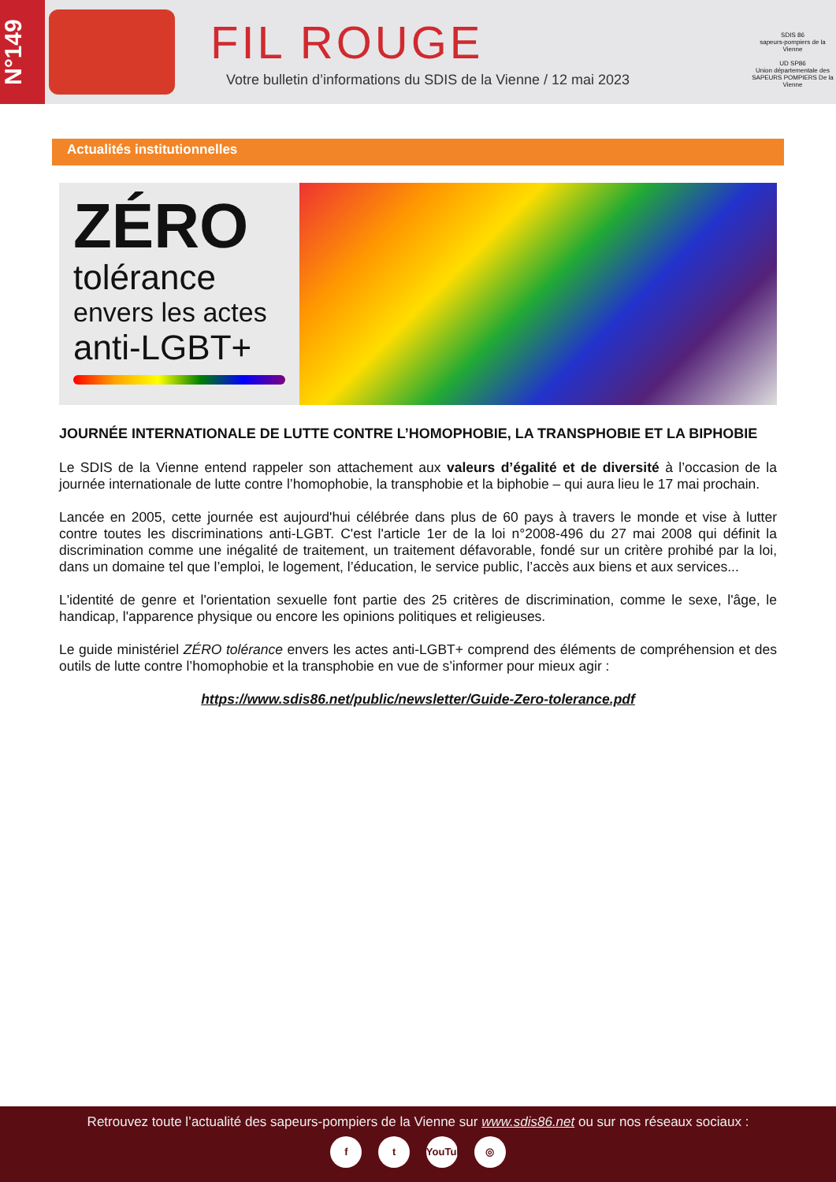N°149
FIL ROUGE
Votre bulletin d’informations du SDIS de la Vienne / 12 mai 2023
SDIS 86
sapeurs-pompiers de la Vienne
UD SP86
Union départementale des SAPEURS POMPIERS De la Vienne
Actualités institutionnelles
ZÉRO
tolérance
envers les actes
anti-LGBT+
JOURNÉE INTERNATIONALE DE LUTTE CONTRE L’HOMOPHOBIE, LA TRANSPHOBIE ET LA BIPHOBIE
Le SDIS de la Vienne entend rappeler son attachement aux valeurs d’égalité et de diversité à l’occasion de la journée internationale de lutte contre l’homophobie, la transphobie et la biphobie – qui aura lieu le 17 mai prochain.
Lancée en 2005, cette journée est aujourd'hui célébrée dans plus de 60 pays à travers le monde et vise à lutter contre toutes les discriminations anti-LGBT. C'est l'article 1er de la loi n°2008-496 du 27 mai 2008 qui définit la discrimination comme une inégalité de traitement, un traitement défavorable, fondé sur un critère prohibé par la loi, dans un domaine tel que l’emploi, le logement, l’éducation, le service public, l’accès aux biens et aux services...
L'identité de genre et l'orientation sexuelle font partie des 25 critères de discrimination, comme le sexe, l'âge, le handicap, l'apparence physique ou encore les opinions politiques et religieuses.
Le guide ministériel ZÉRO tolérance envers les actes anti-LGBT+ comprend des éléments de compréhension et des outils de lutte contre l’homophobie et la transphobie en vue de s’informer pour mieux agir :
https://www.sdis86.net/public/newsletter/Guide-Zero-tolerance.pdf
Retrouvez toute l’actualité des sapeurs-pompiers de la Vienne sur www.sdis86.net ou sur nos réseaux sociaux :
f t YouTube ◎